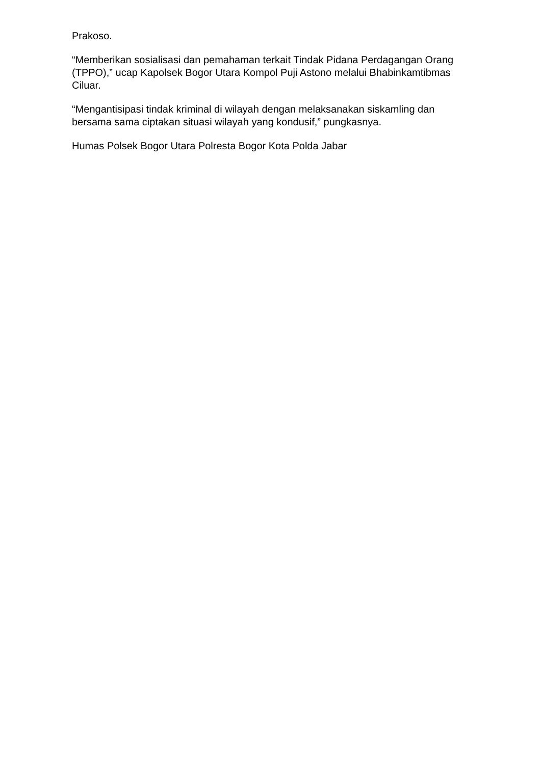Prakoso.
“Memberikan sosialisasi dan pemahaman terkait Tindak Pidana Perdagangan Orang (TPPO),” ucap Kapolsek Bogor Utara Kompol Puji Astono melalui Bhabinkamtibmas Ciluar.
“Mengantisipasi tindak kriminal di wilayah dengan melaksanakan siskamling dan bersama sama ciptakan situasi wilayah yang kondusif,” pungkasnya.
Humas Polsek Bogor Utara Polresta Bogor Kota Polda Jabar